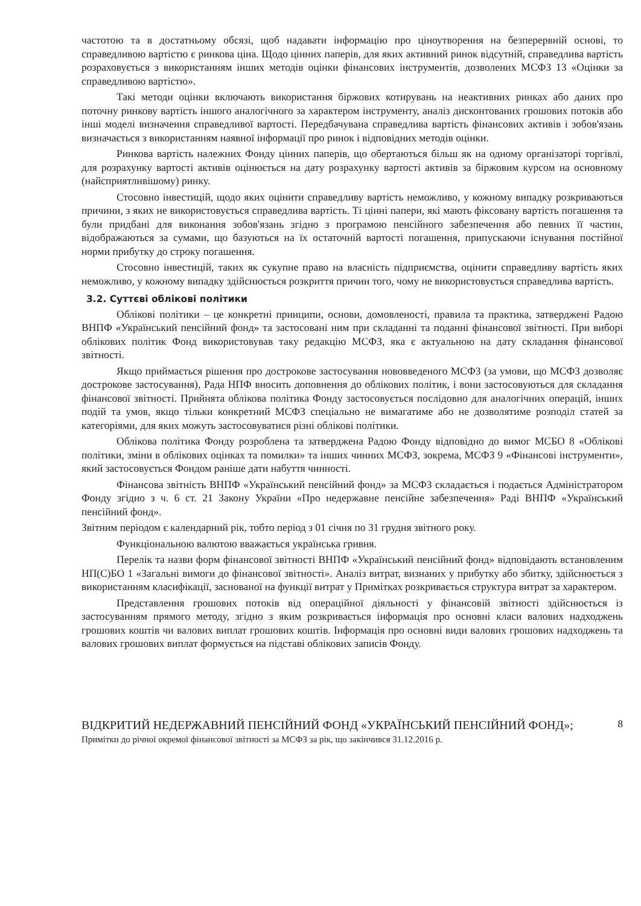частотою та в достатньому обсязі, щоб надавати інформацію про ціноутворення на безперервній основі, то справедливою вартістю є ринкова ціна. Щодо цінних паперів, для яких активний ринок відсутній, справедлива вартість розраховується з використанням інших методів оцінки фінансових інструментів, дозволених МСФЗ 13 «Оцінки за справедливою вартістю».
Такі методи оцінки включають використання біржових котирувань на неактивних ринках або даних про поточну ринкову вартість іншого аналогічного за характером інструменту, аналіз дисконтованих грошових потоків або інші моделі визначення справедливої вартості. Передбачувана справедлива вартість фінансових активів і зобов'язань визначається з використанням наявної інформації про ринок і відповідних методів оцінки.
Ринкова вартість належних Фонду цінних паперів, що обертаються більш як на одному організаторі торгівлі, для розрахунку вартості активів оцінюється на дату розрахунку вартості активів за біржовим курсом на основному (найсприятливішому) ринку.
Стосовно інвестицій, щодо яких оцінити справедливу вартість неможливо, у кожному випадку розкриваються причини, з яких не використовується справедлива вартість. Ті цінні папери, які мають фіксовану вартість погашення та були придбані для виконання зобов'язань згідно з програмою пенсійного забезпечення або певних її частин, відображаються за сумами, що базуються на їх остаточній вартості погашення, припускаючи існування постійної норми прибутку до строку погашення.
Стосовно інвестицій, таких як сукупне право на власність підприємства, оцінити справедливу вартість яких неможливо, у кожному випадку здійснюється розкриття причин того, чому не використовується справедлива вартість.
3.2. Суттєві облікові політики
Облікові політики – це конкретні принципи, основи, домовленості, правила та практика, затверджені Радою ВНПФ «Український пенсійний фонд» та застосовані ним при складанні та поданні фінансової звітності. При виборі облікових політик Фонд використовував таку редакцію МСФЗ, яка є актуальною на дату складання фінансової звітності.
Якщо приймається рішення про дострокове застосування нововведеного МСФЗ (за умови, що МСФЗ дозволяє дострокове застосування), Рада НПФ вносить доповнення до облікових політик, і вони застосовуються для складання фінансової звітності. Прийнята облікова політика Фонду застосовується послідовно для аналогічних операцій, інших подій та умов, якщо тільки конкретний МСФЗ спеціально не вимагатиме або не дозволятиме розподіл статей за категоріями, для яких можуть застосовуватися різні облікові політики.
Облікова політика Фонду розроблена та затверджена Радою Фонду відповідно до вимог МСБО 8 «Облікові політики, зміни в облікових оцінках та помилки» та інших чинних МСФЗ, зокрема, МСФЗ 9 «Фінансові інструменти», який застосовується Фондом раніше дати набуття чинності.
Фінансова звітність ВНПФ «Український пенсійний фонд» за МСФЗ складається і подається Адміністратором Фонду згідно з ч. 6 ст. 21 Закону України «Про недержавне пенсійне забезпечення» Раді ВНПФ «Український пенсійний фонд».
Звітним періодом є календарний рік, тобто період з 01 січня по 31 грудня звітного року.
Функціональною валютою вважається українська гривня.
Перелік та назви форм фінансової звітності ВНПФ «Український пенсійний фонд» відповідають встановленим НП(С)БО 1 «Загальні вимоги до фінансової звітності». Аналіз витрат, визнаних у прибутку або збитку, здійснюється з використанням класифікації, заснованої на функції витрат у Примітках розкривається структура витрат за характером.
Представлення грошових потоків від операційної діяльності у фінансовій звітності здійснюється із застосуванням прямого методу, згідно з яким розкривається інформація про основні класи валових надходжень грошових коштів чи валових виплат грошових коштів. Інформація про основні види валових грошових надходжень та валових грошових виплат формується на підставі облікових записів Фонду.
ВІДКРИТИЙ НЕДЕРЖАВНИЙ ПЕНСІЙНИЙ ФОНД «УКРАЇНСЬКИЙ ПЕНСІЙНИЙ ФОНД»;
Примітки до річної окремої фінансової звітності за МСФЗ за рік, що закінчився 31.12.2016 р.
8